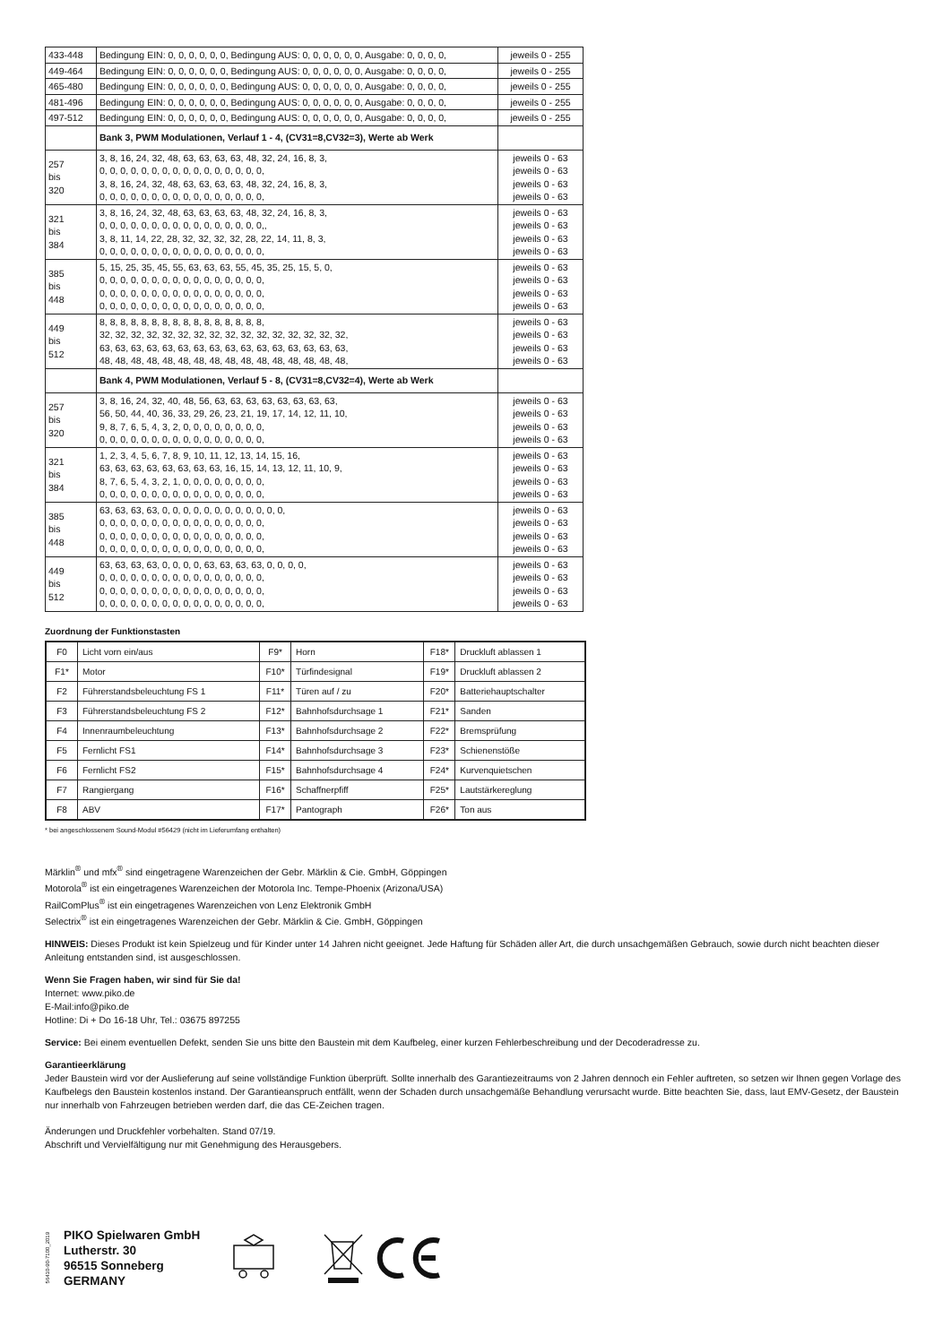| 433-448 | Bedingung EIN: 0, 0, 0, 0, 0, 0, Bedingung AUS: 0, 0, 0, 0, 0, 0, Ausgabe: 0, 0, 0, 0, | jeweils 0 - 255 |
| 449-464 | Bedingung EIN: 0, 0, 0, 0, 0, 0, Bedingung AUS: 0, 0, 0, 0, 0, 0, Ausgabe: 0, 0, 0, 0, | jeweils 0 - 255 |
| 465-480 | Bedingung EIN: 0, 0, 0, 0, 0, 0, Bedingung AUS: 0, 0, 0, 0, 0, 0, Ausgabe: 0, 0, 0, 0, | jeweils 0 - 255 |
| 481-496 | Bedingung EIN: 0, 0, 0, 0, 0, 0, Bedingung AUS: 0, 0, 0, 0, 0, 0, Ausgabe: 0, 0, 0, 0, | jeweils 0 - 255 |
| 497-512 | Bedingung EIN: 0, 0, 0, 0, 0, 0, Bedingung AUS: 0, 0, 0, 0, 0, 0, Ausgabe: 0, 0, 0, 0, | jeweils 0 - 255 |
| | Bank 3, PWM Modulationen, Verlauf 1 - 4, (CV31=8,CV32=3), Werte ab Werk | |
| 257 bis 320 | 3, 8, 16, 24, 32, 48, 63, 63, 63, 63, 48, 32, 24, 16, 8, 3, 0, 0, 0, 0, 0, 0, 0, 0, 0, 0, 0, 0, 0, 0, 0, 0, 3, 8, 16, 24, 32, 48, 63, 63, 63, 63, 48, 32, 24, 16, 8, 3, 0, 0, 0, 0, 0, 0, 0, 0, 0, 0, 0, 0, 0, 0, 0, 0, | jeweils 0 - 63 jeweils 0 - 63 jeweils 0 - 63 jeweils 0 - 63 |
| 321 bis 384 | 3, 8, 16, 24, 32, 48, 63, 63, 63, 63, 48, 32, 24, 16, 8, 3, 0, 0, 0, 0, 0, 0, 0, 0, 0, 0, 0, 0, 0, 0, 0, 0,, 3, 8, 11, 14, 22, 28, 32, 32, 32, 32, 28, 22, 14, 11, 8, 3, 0, 0, 0, 0, 0, 0, 0, 0, 0, 0, 0, 0, 0, 0, 0, 0, | jeweils 0 - 63 jeweils 0 - 63 jeweils 0 - 63 jeweils 0 - 63 |
| 385 bis 448 | 5, 15, 25, 35, 45, 55, 63, 63, 63, 55, 45, 35, 25, 15, 5, 0, 0, 0, 0, 0, 0, 0, 0, 0, 0, 0, 0, 0, 0, 0, 0, 0, 0, 0, 0, 0, 0, 0, 0, 0, 0, 0, 0, 0, 0, 0, 0, 0, 0, 0, 0, 0, 0, 0, 0, 0, 0, 0, 0, 0, 0, 0, 0, 0, | jeweils 0 - 63 jeweils 0 - 63 jeweils 0 - 63 jeweils 0 - 63 |
| 449 bis 512 | 8, 8, 8, 8, 8, 8, 8, 8, 8, 8, 8, 8, 8, 8, 8, 8, 32, 32, 32, 32, 32, 32, 32, 32, 32, 32, 32, 32, 32, 32, 32, 32, 63, 63, 63, 63, 63, 63, 63, 63, 63, 63, 63, 63, 63, 63, 63, 63, 48, 48, 48, 48, 48, 48, 48, 48, 48, 48, 48, 48, 48, 48, 48, 48, | jeweils 0 - 63 jeweils 0 - 63 jeweils 0 - 63 jeweils 0 - 63 |
| | Bank 4, PWM Modulationen, Verlauf 5 - 8, (CV31=8,CV32=4), Werte ab Werk | |
| 257 bis 320 | 3, 8, 16, 24, 32, 40, 48, 56, 63, 63, 63, 63, 63, 63, 63, 63, 56, 50, 44, 40, 36, 33, 29, 26, 23, 21, 19, 17, 14, 12, 11, 10, 9, 8, 7, 6, 5, 4, 3, 2, 0, 0, 0, 0, 0, 0, 0, 0, 0, 0, 0, 0, 0, 0, 0, 0, 0, 0, 0, 0, 0, 0, 0, 0, | jeweils 0 - 63 jeweils 0 - 63 jeweils 0 - 63 jeweils 0 - 63 |
| 321 bis 384 | 1, 2, 3, 4, 5, 6, 7, 8, 9, 10, 11, 12, 13, 14, 15, 16, 63, 63, 63, 63, 63, 63, 63, 63, 16, 15, 14, 13, 12, 11, 10, 9, 8, 7, 6, 5, 4, 3, 2, 1, 0, 0, 0, 0, 0, 0, 0, 0, 0, 0, 0, 0, 0, 0, 0, 0, 0, 0, 0, 0, 0, 0, 0, 0, | jeweils 0 - 63 jeweils 0 - 63 jeweils 0 - 63 jeweils 0 - 63 |
| 385 bis 448 | 63, 63, 63, 63, 0, 0, 0, 0, 0, 0, 0, 0, 0, 0, 0, 0, 0, 0, 0, 0, 0, 0, 0, 0, 0, 0, 0, 0, 0, 0, 0, 0, 0, 0, 0, 0, 0, 0, 0, 0, 0, 0, 0, 0, 0, 0, 0, 0, 0, 0, 0, 0, 0, 0, 0, 0, 0, 0, 0, 0, 0, 0, 0, 0, | jeweils 0 - 63 jeweils 0 - 63 jeweils 0 - 63 jeweils 0 - 63 |
| 449 bis 512 | 63, 63, 63, 63, 0, 0, 0, 0, 63, 63, 63, 63, 0, 0, 0, 0, 0, 0, 0, 0, 0, 0, 0, 0, 0, 0, 0, 0, 0, 0, 0, 0, 0, 0, 0, 0, 0, 0, 0, 0, 0, 0, 0, 0, 0, 0, 0, 0, 0, 0, 0, 0, 0, 0, 0, 0, 0, 0, 0, 0, 0, 0, 0, 0, | jeweils 0 - 63 jeweils 0 - 63 jeweils 0 - 63 jeweils 0 - 63 |
Zuordnung der Funktionstasten
| F0 | Licht vorn ein/aus | F9* | Horn | F18* | Druckluft ablassen 1 |
| F1* | Motor | F10* | Türfindesignal | F19* | Druckluft ablassen 2 |
| F2 | Führerstandsbeleuchtung FS 1 | F11* | Türen auf / zu | F20* | Batteriehauptschalter |
| F3 | Führerstandsbeleuchtung FS 2 | F12* | Bahnhofsdurchsage 1 | F21* | Sanden |
| F4 | Innenraumbeleuchtung | F13* | Bahnhofsdurchsage 2 | F22* | Bremsprüfung |
| F5 | Fernlicht FS1 | F14* | Bahnhofsdurchsage 3 | F23* | Schienenstöße |
| F6 | Fernlicht FS2 | F15* | Bahnhofsdurchsage 4 | F24* | Kurvenquietschen |
| F7 | Rangiergang | F16* | Schaffnerpfiff | F25* | Lautstärkereglung |
| F8 | ABV | F17* | Pantograph | F26* | Ton aus |
* bei angeschlossenem Sound-Modul #56429 (nicht im Lieferumfang enthalten)
Märklin<sup>®</sup> und mfx<sup>®</sup> sind eingetragene Warenzeichen der Gebr. Märklin & Cie. GmbH, Göppingen
Motorola<sup>®</sup> ist ein eingetragenes Warenzeichen der Motorola Inc. Tempe-Phoenix (Arizona/USA)
RailComPlus<sup>®</sup> ist ein eingetragenes Warenzeichen von Lenz Elektronik GmbH
Selectrix<sup>®</sup> ist ein eingetragenes Warenzeichen der Gebr. Märklin & Cie. GmbH, Göppingen
HINWEIS: Dieses Produkt ist kein Spielzeug und für Kinder unter 14 Jahren nicht geeignet. Jede Haftung für Schäden aller Art, die durch unsachgemäßen Gebrauch, sowie durch nicht beachten dieser Anleitung entstanden sind, ist ausgeschlossen.
Wenn Sie Fragen haben, wir sind für Sie da!
Internet: www.piko.de
E-Mail:info@piko.de
Hotline: Di + Do 16-18 Uhr, Tel.: 03675 897255
Service: Bei einem eventuellen Defekt, senden Sie uns bitte den Baustein mit dem Kaufbeleg, einer kurzen Fehlerbeschreibung und der Decoderadresse zu.
Garantieerklärung
Jeder Baustein wird vor der Auslieferung auf seine vollständige Funktion überprüft. Sollte innerhalb des Garantiezeitraums von 2 Jahren dennoch ein Fehler auftreten, so setzen wir Ihnen gegen Vorlage des Kaufbelegs den Baustein kostenlos instand. Der Garantieanspruch entfällt, wenn der Schaden durch unsachgemäße Behandlung verursacht wurde. Bitte beachten Sie, dass, laut EMV-Gesetz, der Baustein nur innerhalb von Fahrzeugen betrieben werden darf, die das CE-Zeichen tragen.
Änderungen und Druckfehler vorbehalten. Stand 07/19.
Abschrift und Vervielfältigung nur mit Genehmigung des Herausgebers.
56410-90-7100_2019
PIKO Spielwaren GmbH
Lutherstr. 30
96515 Sonneberg
GERMANY